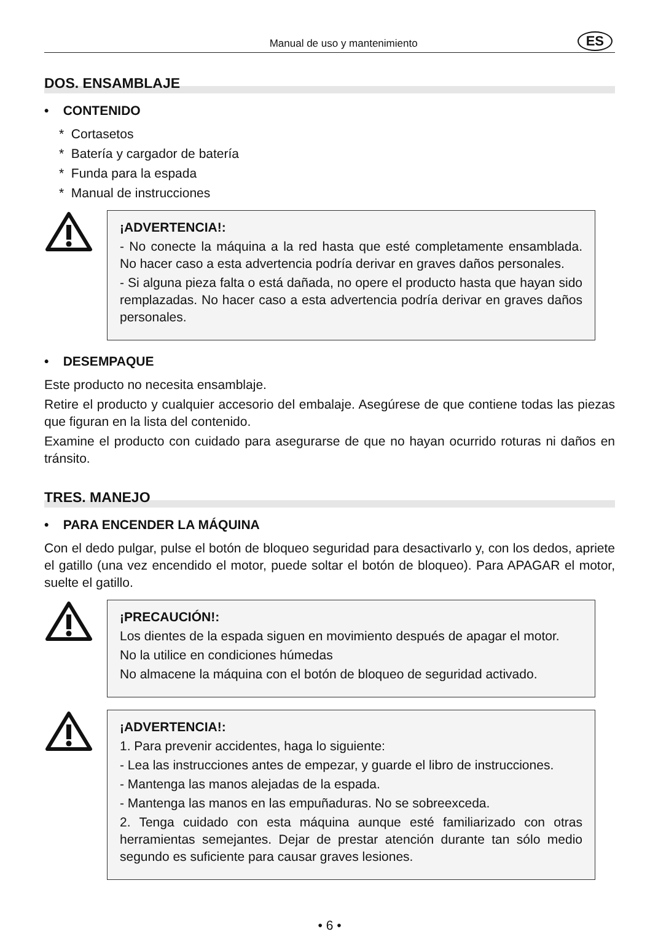Manual de uso y mantenimiento ES
DOS. ENSAMBLAJE
• CONTENIDO
* Cortasetos
* Batería y cargador de batería
* Funda para la espada
* Manual de instrucciones
¡ADVERTENCIA!:
- No conecte la máquina a la red hasta que esté completamente ensamblada. No hacer caso a esta advertencia podría derivar en graves daños personales.
- Si alguna pieza falta o está dañada, no opere el producto hasta que hayan sido remplazadas. No hacer caso a esta advertencia podría derivar en graves daños personales.
• DESEMPAQUE
Este producto no necesita ensamblaje.
Retire el producto y cualquier accesorio del embalaje. Asegúrese de que contiene todas las piezas que figuran en la lista del contenido.
Examine el producto con cuidado para asegurarse de que no hayan ocurrido roturas ni daños en tránsito.
TRES. MANEJO
• PARA ENCENDER LA MÁQUINA
Con el dedo pulgar, pulse el botón de bloqueo seguridad para desactivarlo y, con los dedos, apriete el gatillo (una vez encendido el motor, puede soltar el botón de bloqueo). Para APAGAR el motor, suelte el gatillo.
¡PRECAUCIÓN!:
Los dientes de la espada siguen en movimiento después de apagar el motor.
No la utilice en condiciones húmedas
No almacene la máquina con el botón de bloqueo de seguridad activado.
¡ADVERTENCIA!:
1. Para prevenir accidentes, haga lo siguiente:
- Lea las instrucciones antes de empezar, y guarde el libro de instrucciones.
- Mantenga las manos alejadas de la espada.
- Mantenga las manos en las empuñaduras. No se sobreexceda.
2. Tenga cuidado con esta máquina aunque esté familiarizado con otras herramientas semejantes. Dejar de prestar atención durante tan sólo medio segundo es suficiente para causar graves lesiones.
• 6 •